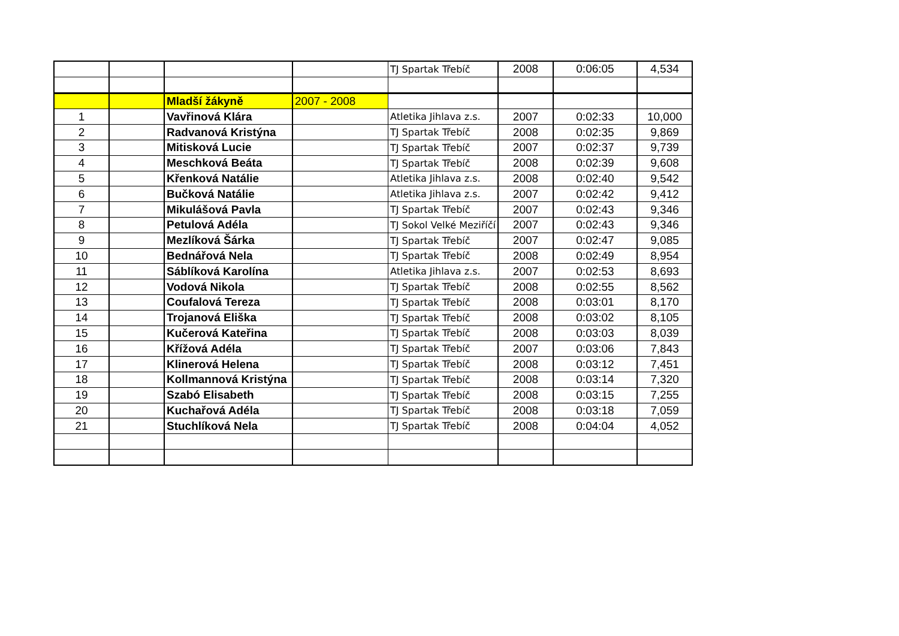| | | | | TJ Spartak Třebíč | 2008 | 0:06:05 | 4,534 |
| | | Mladší žákyně | 2007 - 2008 | | | | |
| 1 | | Vavřinová Klára | | Atletika Jihlava z.s. | 2007 | 0:02:33 | 10,000 |
| 2 | | Radvanová Kristýna | | TJ Spartak Třebíč | 2008 | 0:02:35 | 9,869 |
| 3 | | Mitisková Lucie | | TJ Spartak Třebíč | 2007 | 0:02:37 | 9,739 |
| 4 | | Meschková Beáta | | TJ Spartak Třebíč | 2008 | 0:02:39 | 9,608 |
| 5 | | Křenková Natálie | | Atletika Jihlava z.s. | 2008 | 0:02:40 | 9,542 |
| 6 | | Bučková Natálie | | Atletika Jihlava z.s. | 2007 | 0:02:42 | 9,412 |
| 7 | | Mikulášová Pavla | | TJ Spartak Třebíč | 2007 | 0:02:43 | 9,346 |
| 8 | | Petulová Adéla | | TJ Sokol Velké Meziříčí | 2007 | 0:02:43 | 9,346 |
| 9 | | Mezlíková Šárka | | TJ Spartak Třebíč | 2007 | 0:02:47 | 9,085 |
| 10 | | Bednářová Nela | | TJ Spartak Třebíč | 2008 | 0:02:49 | 8,954 |
| 11 | | Sáblíková Karolína | | Atletika Jihlava z.s. | 2007 | 0:02:53 | 8,693 |
| 12 | | Vodová Nikola | | TJ Spartak Třebíč | 2008 | 0:02:55 | 8,562 |
| 13 | | Coufalová Tereza | | TJ Spartak Třebíč | 2008 | 0:03:01 | 8,170 |
| 14 | | Trojanová Eliška | | TJ Spartak Třebíč | 2008 | 0:03:02 | 8,105 |
| 15 | | Kučerová Kateřina | | TJ Spartak Třebíč | 2008 | 0:03:03 | 8,039 |
| 16 | | Křížová Adéla | | TJ Spartak Třebíč | 2007 | 0:03:06 | 7,843 |
| 17 | | Klinerová Helena | | TJ Spartak Třebíč | 2008 | 0:03:12 | 7,451 |
| 18 | | Kollmannová Kristýna | | TJ Spartak Třebíč | 2008 | 0:03:14 | 7,320 |
| 19 | | Szabó Elisabeth | | TJ Spartak Třebíč | 2008 | 0:03:15 | 7,255 |
| 20 | | Kuchařová Adéla | | TJ Spartak Třebíč | 2008 | 0:03:18 | 7,059 |
| 21 | | Stuchlíková Nela | | TJ Spartak Třebíč | 2008 | 0:04:04 | 4,052 |